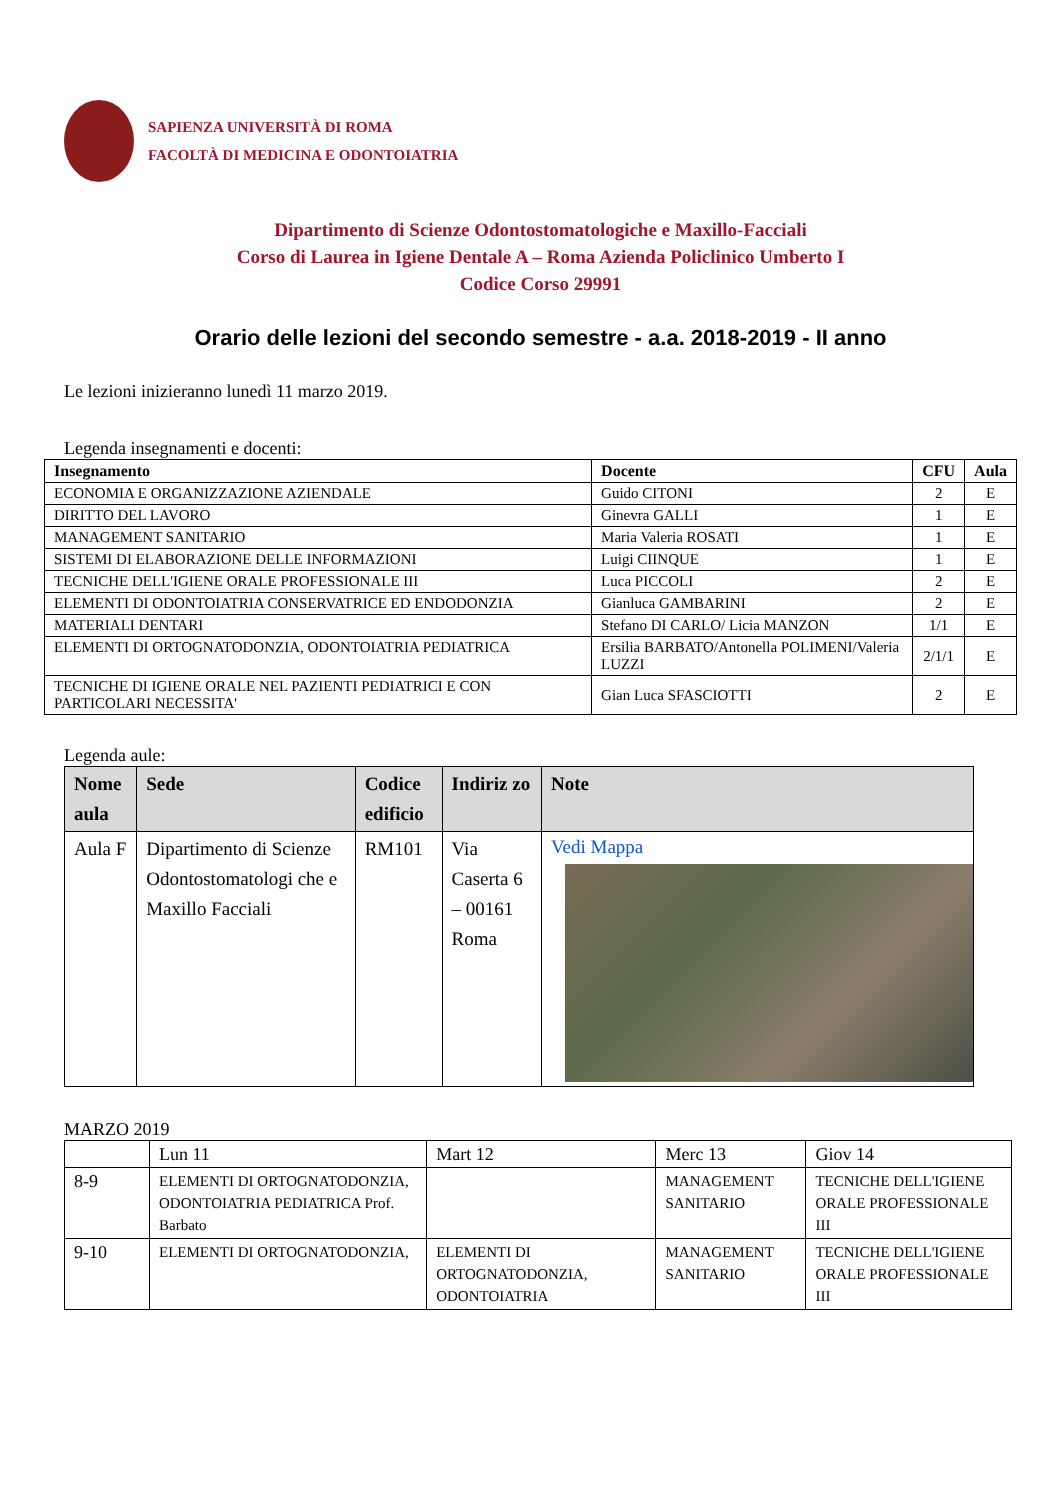SAPIENZA UNIVERSITÀ DI ROMA
FACOLTÀ DI MEDICINA E ODONTOIATRIA
Dipartimento di Scienze Odontostomatologiche e Maxillo-Facciali
Corso di Laurea in Igiene Dentale A – Roma Azienda Policlinico Umberto I
Codice Corso 29991
Orario delle lezioni del secondo semestre - a.a. 2018-2019 - II anno
Le lezioni inizieranno lunedì 11 marzo 2019.
Legenda insegnamenti e docenti:
| Insegnamento | Docente | CFU | Aula |
| --- | --- | --- | --- |
| ECONOMIA E ORGANIZZAZIONE AZIENDALE | Guido CITONI | 2 | E |
| DIRITTO DEL LAVORO | Ginevra GALLI | 1 | E |
| MANAGEMENT SANITARIO | Maria Valeria ROSATI | 1 | E |
| SISTEMI DI ELABORAZIONE DELLE INFORMAZIONI | Luigi CIINQUE | 1 | E |
| TECNICHE DELL'IGIENE ORALE PROFESSIONALE III | Luca PICCOLI | 2 | E |
| ELEMENTI DI ODONTOIATRIA CONSERVATRICE ED ENDODONZIA | Gianluca GAMBARINI | 2 | E |
| MATERIALI DENTARI | Stefano DI CARLO/ Licia MANZON | 1/1 | E |
| ELEMENTI DI ORTOGNATODONZIA, ODONTOIATRIA PEDIATRICA | Ersilia BARBATO/Antonella POLIMENI/Valeria LUZZI | 2/1/1 | E |
| TECNICHE DI IGIENE ORALE NEL PAZIENTI PEDIATRICI E CON PARTICOLARI NECESSITA' | Gian Luca SFASCIOTTI | 2 | E |
Legenda aule:
| Nome aula | Sede | Codice edificio | Indiriz zo | Note |
| --- | --- | --- | --- | --- |
| Aula F | Dipartimento di Scienze Odontostomatologi che e Maxillo Facciali | RM101 | Via Caserta 6 – 00161 Roma | Vedi Mappa |
MARZO 2019
| | Lun 11 | Mart 12 | Merc 13 | Giov 14 |
| 8-9 | ELEMENTI DI ORTOGNATODONZIA, ODONTOIATRIA PEDIATRICA Prof. Barbato | | MANAGEMENT SANITARIO | TECNICHE DELL'IGIENE ORALE PROFESSIONALE III |
| 9-10 | ELEMENTI DI ORTOGNATODONZIA, | ELEMENTI DI ORTOGNATODONZIA, ODONTOIATRIA | MANAGEMENT SANITARIO | TECNICHE DELL'IGIENE ORALE PROFESSIONALE III |